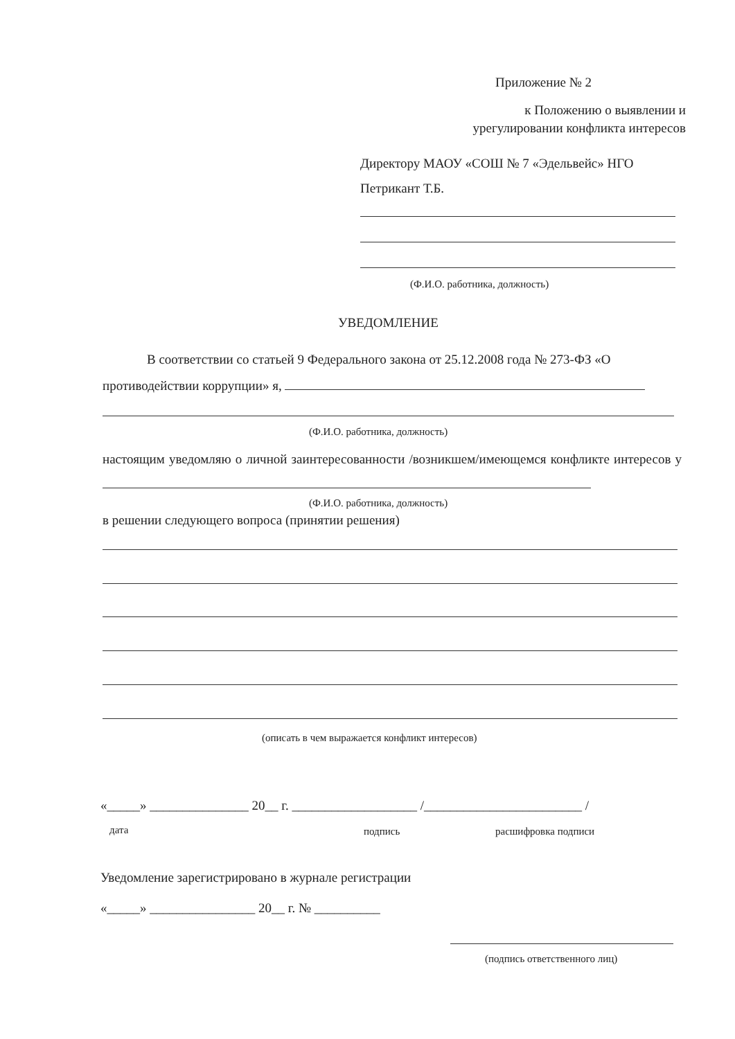Приложение № 2
к Положению о выявлении и
урегулировании конфликта интересов
Директору МАОУ «СОШ № 7 «Эдельвейс» НГО
Петрикант Т.Б.
(Ф.И.О. работника, должность)
УВЕДОМЛЕНИЕ
В соответствии со статьей 9 Федерального закона от 25.12.2008 года № 273-ФЗ «О противодействии коррупции» я,
(Ф.И.О. работника, должность)
настоящим уведомляю о личной заинтересованности /возникшем/имеющемся конфликте интересов у
(Ф.И.О. работника, должность)
в решении следующего вопроса (принятии решения)
(описать в чем выражается конфликт интересов)
«_____» _______________ 20__ г. ___________________ /________________________ /
дата подпись расшифровка подписи
Уведомление зарегистрировано в журнале регистрации
«_____» ________________ 20__ г. № __________
(подпись ответственного лиц)